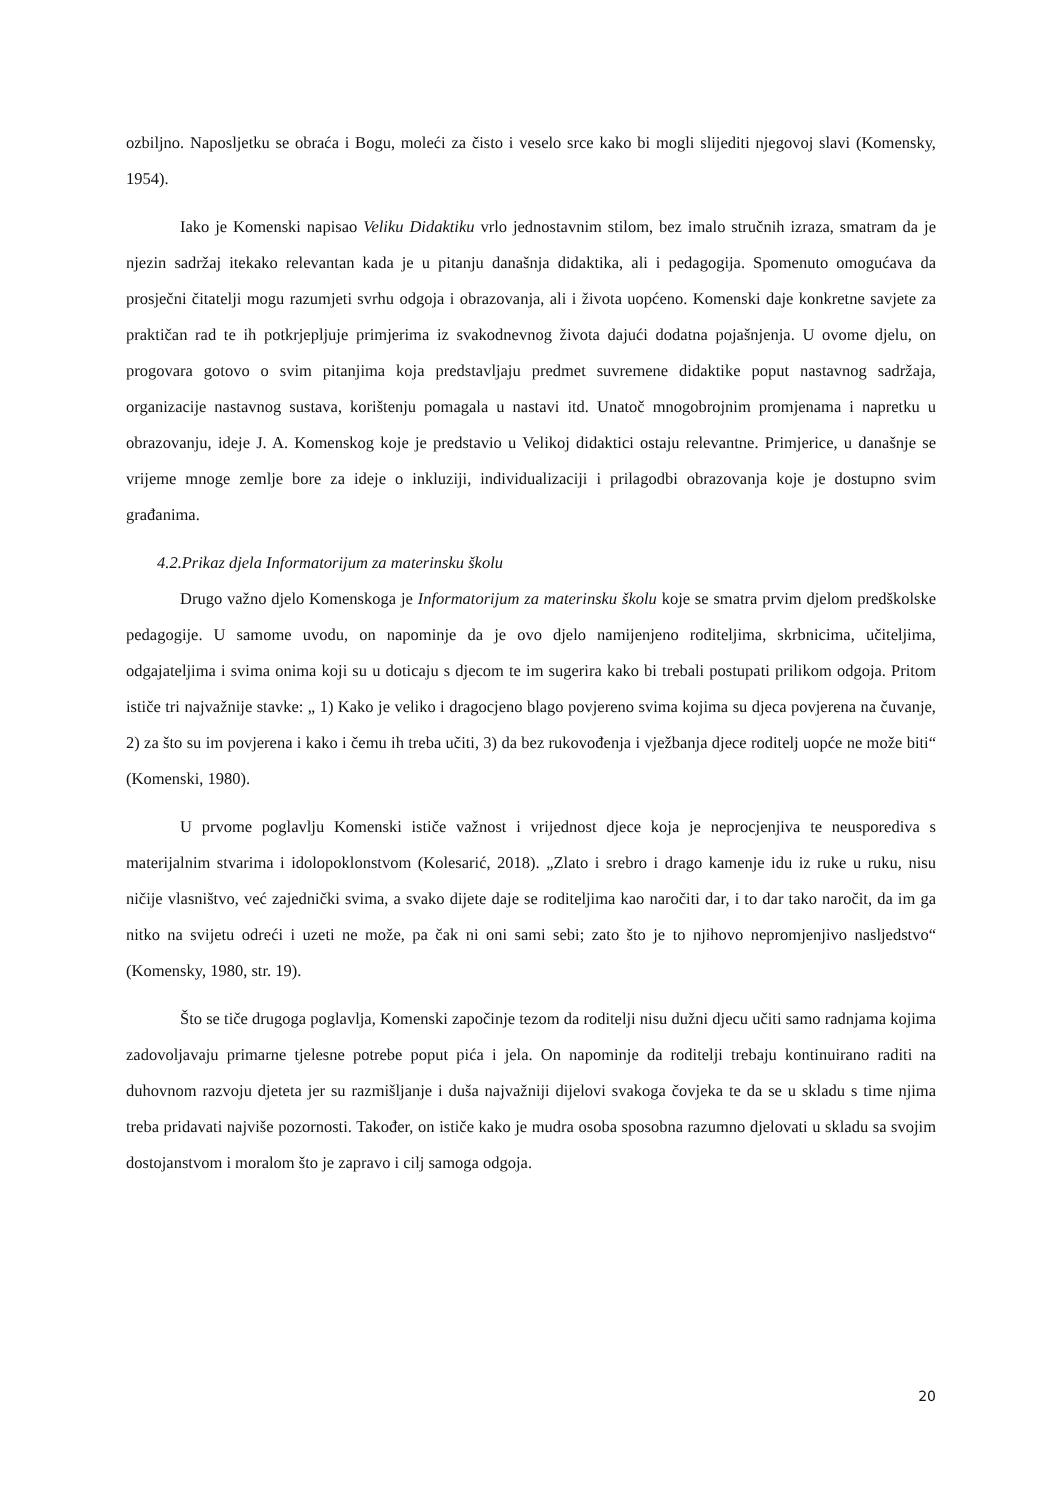ozbiljno. Naposljetku se obraća i Bogu, moleći za čisto i veselo srce kako bi mogli slijediti njegovoj slavi (Komensky, 1954).
Iako je Komenski napisao Veliku Didaktiku vrlo jednostavnim stilom, bez imalo stručnih izraza, smatram da je njezin sadržaj itekako relevantan kada je u pitanju današnja didaktika, ali i pedagogija. Spomenuto omogućava da prosječni čitatelji mogu razumjeti svrhu odgoja i obrazovanja, ali i života uopćeno. Komenski daje konkretne savjete za praktičan rad te ih potkrjepljuje primjerima iz svakodnevnog života dajući dodatna pojašnjenja. U ovome djelu, on progovara gotovo o svim pitanjima koja predstavljaju predmet suvremene didaktike poput nastavnog sadržaja, organizacije nastavnog sustava, korištenju pomagala u nastavi itd. Unatoč mnogobrojnim promjenama i napretku u obrazovanju, ideje J. A. Komenskog koje je predstavio u Velikoj didaktici ostaju relevantne. Primjerice, u današnje se vrijeme mnoge zemlje bore za ideje o inkluziji, individualizaciji i prilagodbi obrazovanja koje je dostupno svim građanima.
4.2.Prikaz djela Informatorijum za materinsku školu
Drugo važno djelo Komenskoga je Informatorijum za materinsku školu koje se smatra prvim djelom predškolske pedagogije. U samome uvodu, on napominje da je ovo djelo namijenjeno roditeljima, skrbnicima, učiteljima, odgajateljima i svima onima koji su u doticaju s djecom te im sugerira kako bi trebali postupati prilikom odgoja. Pritom ističe tri najvažnije stavke: „ 1) Kako je veliko i dragocjeno blago povjereno svima kojima su djeca povjerena na čuvanje, 2) za što su im povjerena i kako i čemu ih treba učiti, 3) da bez rukovođenja i vježbanja djece roditelj uopće ne može biti“ (Komenski, 1980).
U prvome poglavlju Komenski ističe važnost i vrijednost djece koja je neprocjenjiva te neusporediva s materijalnim stvarima i idolopoklonstvom (Kolesarić, 2018). „Zlato i srebro i drago kamenje idu iz ruke u ruku, nisu ničije vlasništvo, već zajednički svima, a svako dijete daje se roditeljima kao naročiti dar, i to dar tako naročit, da im ga nitko na svijetu odreći i uzeti ne može, pa čak ni oni sami sebi; zato što je to njihovo nepromjenjivo nasljedstvo“ (Komensky, 1980, str. 19).
Što se tiče drugoga poglavlja, Komenski započinje tezom da roditelji nisu dužni djecu učiti samo radnjama kojima zadovoljavaju primarne tjelesne potrebe poput pića i jela. On napominje da roditelji trebaju kontinuirano raditi na duhovnom razvoju djeteta jer su razmišljanje i duša najvažniji dijelovi svakoga čovjeka te da se u skladu s time njima treba pridavati najviše pozornosti. Također, on ističe kako je mudra osoba sposobna razumno djelovati u skladu sa svojim dostojanstvom i moralom što je zapravo i cilj samoga odgoja.
20